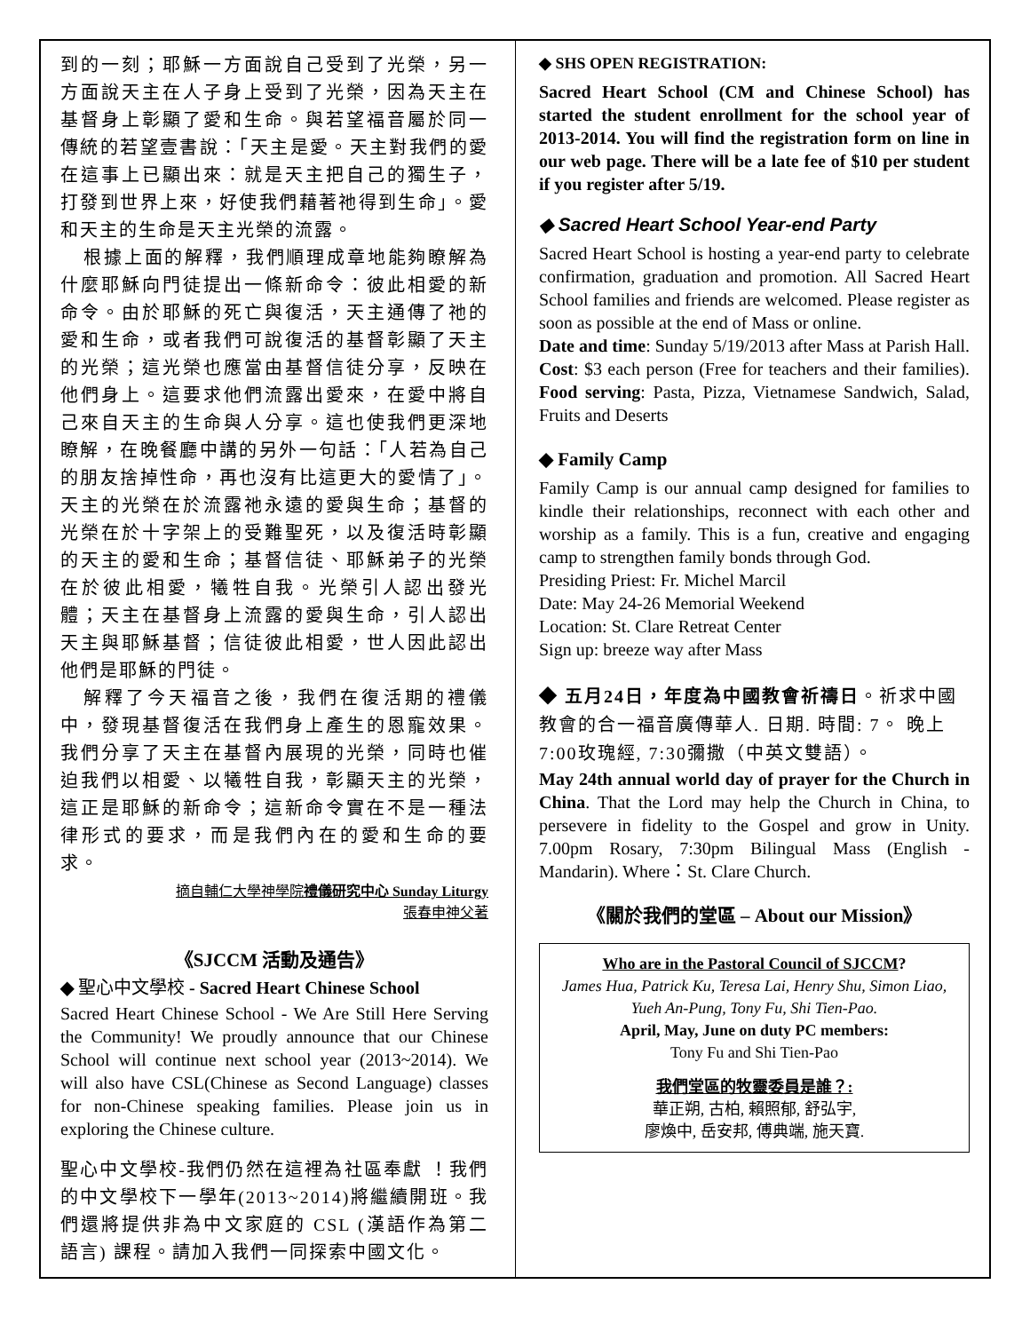到的一刻；耶穌一方面說自己受到了光榮，另一方面說天主在人子身上受到了光榮，因為天主在基督身上彰顯了愛和生命。與若望福音屬於同一傳統的若望壹書說：「天主是愛。天主對我們的愛在這事上已顯出來：就是天主把自己的獨生子，打發到世界上來，好使我們藉著祂得到生命」。愛和天主的生命是天主光榮的流露。
根據上面的解釋，我們順理成章地能夠瞭解為什麼耶穌向門徒提出一條新命令：彼此相愛的新命令。由於耶穌的死亡與復活，天主通傳了祂的愛和生命，或者我們可說復活的基督彰顯了天主的光榮；這光榮也應當由基督信徒分享，反映在他們身上。這要求他們流露出愛來，在愛中將自己來自天主的生命與人分享。這也使我們更深地瞭解，在晚餐廳中講的另外一句話：「人若為自己的朋友捨掉性命，再也沒有比這更大的愛情了」。天主的光榮在於流露祂永遠的愛與生命；基督的光榮在於十字架上的受難聖死，以及復活時彰顯的天主的愛和生命；基督信徒、耶穌弟子的光榮在於彼此相愛，犧牲自我。光榮引人認出發光體；天主在基督身上流露的愛與生命，引人認出天主與耶穌基督；信徒彼此相愛，世人因此認出他們是耶穌的門徒。
解釋了今天福音之後，我們在復活期的禮儀中，發現基督復活在我們身上產生的恩寵效果。我們分享了天主在基督內展現的光榮，同時也催迫我們以相愛、以犧牲自我，彰顯天主的光榮，這正是耶穌的新命令；這新命令實在不是一種法律形式的要求，而是我們內在的愛和生命的要求。
摘自輔仁大學神學院禮儀研究中心 Sunday Liturgy
張春申神父著
《SJCCM 活動及通告》
◆ 聖心中文學校 - Sacred Heart Chinese School
Sacred Heart Chinese School - We Are Still Here Serving the Community! We proudly announce that our Chinese School will continue next school year (2013~2014). We will also have CSL(Chinese as Second Language) classes for non-Chinese speaking families. Please join us in exploring the Chinese culture.
聖心中文學校-我們仍然在這裡為社區奉獻 ！我們的中文學校下一學年(2013~2014)將繼續開班。我們還將提供非為中文家庭的 CSL (漢語作為第二語言) 課程。請加入我們一同探索中國文化。
◆ SHS OPEN REGISTRATION:
Sacred Heart School (CM and Chinese School) has started the student enrollment for the school year of 2013-2014. You will find the registration form on line in our web page. There will be a late fee of $10 per student if you register after 5/19.
◆ Sacred Heart School Year-end Party
Sacred Heart School is hosting a year-end party to celebrate confirmation, graduation and promotion. All Sacred Heart School families and friends are welcomed. Please register as soon as possible at the end of Mass or online.
Date and time: Sunday 5/19/2013 after Mass at Parish Hall. Cost: $3 each person (Free for teachers and their families). Food serving: Pasta, Pizza, Vietnamese Sandwich, Salad, Fruits and Deserts
◆ Family Camp
Family Camp is our annual camp designed for families to kindle their relationships, reconnect with each other and worship as a family. This is a fun, creative and engaging camp to strengthen family bonds through God.
Presiding Priest: Fr. Michel Marcil
Date: May 24-26 Memorial Weekend
Location: St. Clare Retreat Center
Sign up: breeze way after Mass
◆ 五月24日，年度為中國教會祈禱日。祈求中國教會的合一福音廣傳華人. 日期. 時間: 7。 晚上7:00玫瑰經, 7:30彌撒（中英文雙語）。
May 24th annual world day of prayer for the Church in China. That the Lord may help the Church in China, to persevere in fidelity to the Gospel and grow in Unity. 7.00pm Rosary, 7:30pm Bilingual Mass (English - Mandarin). Where：St. Clare Church.
《關於我們的堂區 – About our Mission》
Who are in the Pastoral Council of SJCCM?
James Hua, Patrick Ku, Teresa Lai, Henry Shu, Simon Liao, Yueh An-Pung, Tony Fu, Shi Tien-Pao.
April, May, June on duty PC members:
Tony Fu and Shi Tien-Pao
我們堂區的牧靈委員是誰？:
華正朔, 古柏, 賴照郁, 舒弘宇,
廖煥中, 岳安邦, 傅典端, 施天寶.